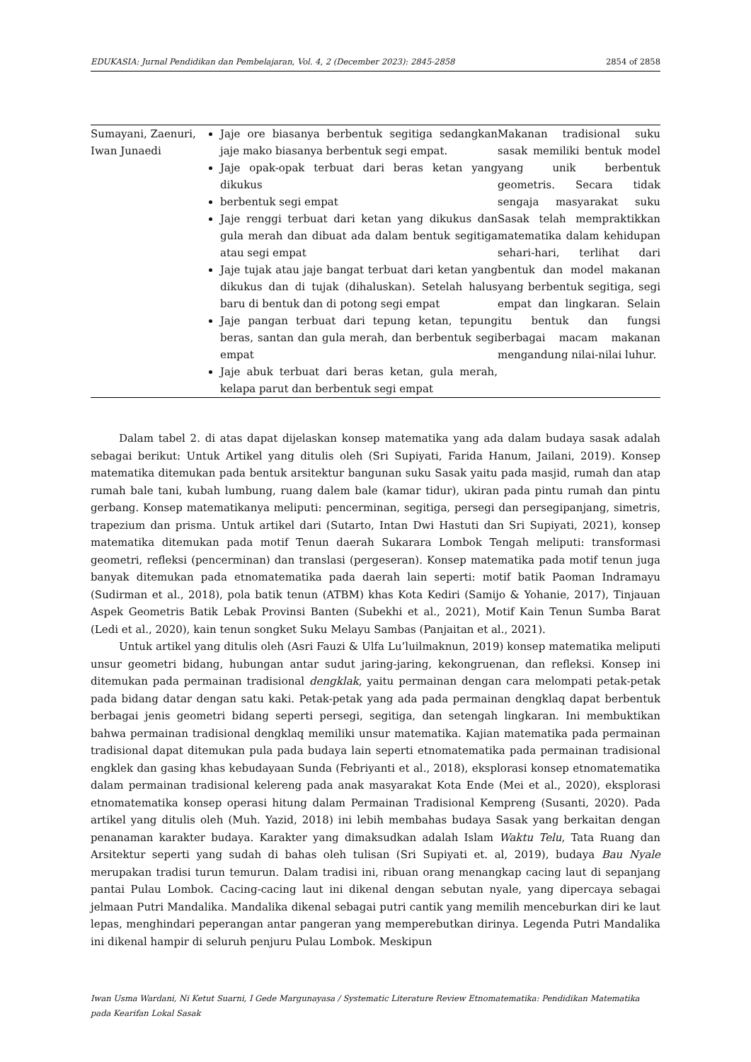EDUKASIA: Jurnal Pendidikan dan Pembelajaran, Vol. 4, 2 (December 2023): 2845-2858 2854 of 2858
| Sumayani, Zaenuri, Iwan Junaedi | Jaje ore biasanya berbentuk segitiga sedangkan jaje mako biasanya berbentuk segi empat. Jaje opak-opak terbuat dari beras ketan yang dikukus berbentuk segi empat Jaje renggi terbuat dari ketan yang dikukus dan gula merah dan dibuat ada dalam bentuk segitiga atau segi empat Jaje tujak atau jaje bangat terbuat dari ketan yang dikukus dan di tujak (dihaluskan). Setelah halus baru di bentuk dan di potong segi empat Jaje pangan terbuat dari tepung ketan, tepung beras, santan dan gula merah, dan berbentuk segi empat Jaje abuk terbuat dari beras ketan, gula merah, kelapa parut dan berbentuk segi empat | Makanan tradisional suku sasak memiliki bentuk model yang unik berbentuk geometris. Secara tidak sengaja masyarakat suku Sasak telah mempraktikkan matematika dalam kehidupan sehari-hari, terlihat dari bentuk dan model makanan yang berbentuk segitiga, segi empat dan lingkaran. Selain itu bentuk dan fungsi berbagai macam makanan mengandung nilai-nilai luhur. |
Dalam tabel 2. di atas dapat dijelaskan konsep matematika yang ada dalam budaya sasak adalah sebagai berikut: Untuk Artikel yang ditulis oleh (Sri Supiyati, Farida Hanum, Jailani, 2019). Konsep matematika ditemukan pada bentuk arsitektur bangunan suku Sasak yaitu pada masjid, rumah dan atap rumah bale tani, kubah lumbung, ruang dalem bale (kamar tidur), ukiran pada pintu rumah dan pintu gerbang. Konsep matematikanya meliputi: pencerminan, segitiga, persegi dan persegipanjang, simetris, trapezium dan prisma. Untuk artikel dari (Sutarto, Intan Dwi Hastuti dan Sri Supiyati, 2021), konsep matematika ditemukan pada motif Tenun daerah Sukarara Lombok Tengah meliputi: transformasi geometri, refleksi (pencerminan) dan translasi (pergeseran). Konsep matematika pada motif tenun juga banyak ditemukan pada etnomatematika pada daerah lain seperti: motif batik Paoman Indramayu (Sudirman et al., 2018), pola batik tenun (ATBM) khas Kota Kediri (Samijo & Yohanie, 2017), Tinjauan Aspek Geometris Batik Lebak Provinsi Banten (Subekhi et al., 2021), Motif Kain Tenun Sumba Barat (Ledi et al., 2020), kain tenun songket Suku Melayu Sambas (Panjaitan et al., 2021).
Untuk artikel yang ditulis oleh (Asri Fauzi & Ulfa Lu’luilmaknun, 2019) konsep matematika meliputi unsur geometri bidang, hubungan antar sudut jaring-jaring, kekongruenan, dan refleksi. Konsep ini ditemukan pada permainan tradisional dengklak, yaitu permainan dengan cara melompati petak-petak pada bidang datar dengan satu kaki. Petak-petak yang ada pada permainan dengklaq dapat berbentuk berbagai jenis geometri bidang seperti persegi, segitiga, dan setengah lingkaran. Ini membuktikan bahwa permainan tradisional dengklaq memiliki unsur matematika. Kajian matematika pada permainan tradisional dapat ditemukan pula pada budaya lain seperti etnomatematika pada permainan tradisional engklek dan gasing khas kebudayaan Sunda (Febriyanti et al., 2018), eksplorasi konsep etnomatematika dalam permainan tradisional kelereng pada anak masyarakat Kota Ende (Mei et al., 2020), eksplorasi etnomatematika konsep operasi hitung dalam Permainan Tradisional Kempreng (Susanti, 2020). Pada artikel yang ditulis oleh (Muh. Yazid, 2018) ini lebih membahas budaya Sasak yang berkaitan dengan penanaman karakter budaya. Karakter yang dimaksudkan adalah Islam Waktu Telu, Tata Ruang dan Arsitektur seperti yang sudah di bahas oleh tulisan (Sri Supiyati et. al, 2019), budaya Bau Nyale merupakan tradisi turun temurun. Dalam tradisi ini, ribuan orang menangkap cacing laut di sepanjang pantai Pulau Lombok. Cacing-cacing laut ini dikenal dengan sebutan nyale, yang dipercaya sebagai jelmaan Putri Mandalika. Mandalika dikenal sebagai putri cantik yang memilih menceburkan diri ke laut lepas, menghindari peperangan antar pangeran yang memperebutkan dirinya. Legenda Putri Mandalika ini dikenal hampir di seluruh penjuru Pulau Lombok. Meskipun
Iwan Usma Wardani, Ni Ketut Suarni, I Gede Margunayasa / Systematic Literature Review Etnomatematika: Pendidikan Matematika pada Kearifan Lokal Sasak